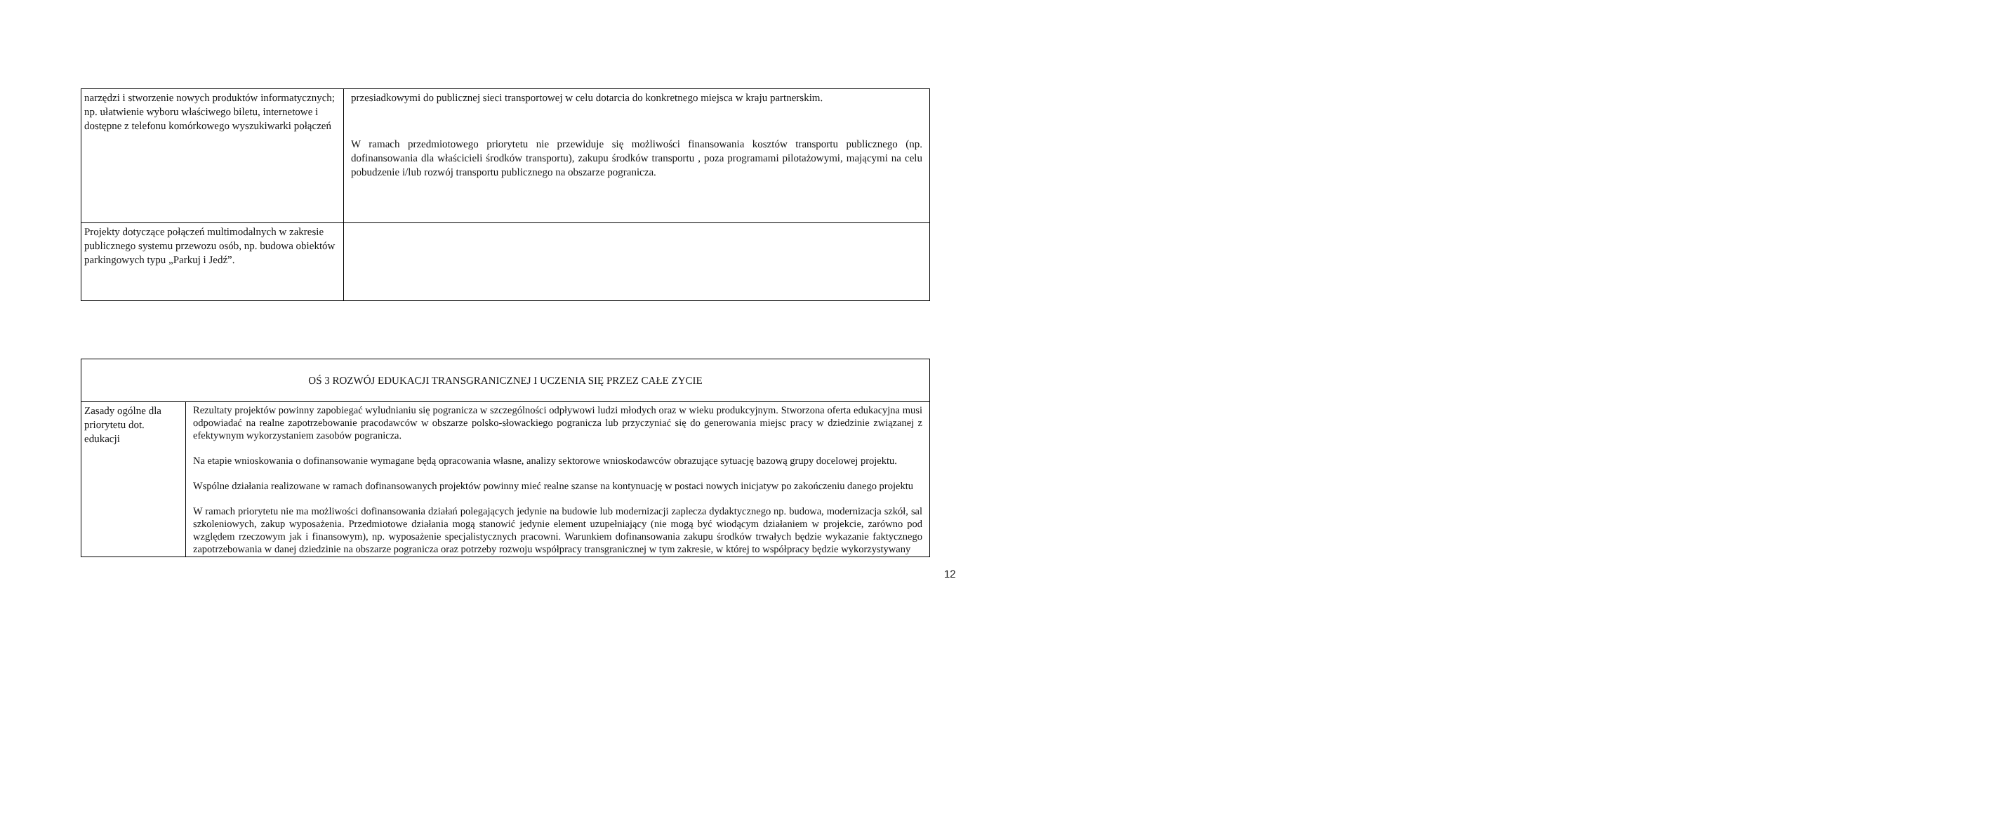| narzędzi i stworzenie nowych produktów informatycznych; np. ułatwienie wyboru właściwego biletu, internetowe i dostępne z telefonu komórkowego wyszukiwarki połączeń | przesiadkowymi do publicznej sieci transportowej w celu dotarcia do konkretnego miejsca w kraju partnerskim. W ramach przedmiotowego priorytetu nie przewiduje się możliwości finansowania kosztów transportu publicznego (np. dofinansowania dla właścicieli środków transportu), zakupu środków transportu , poza programami pilotażowymi, mającymi na celu pobudzenie i/lub rozwój transportu publicznego na obszarze pogranicza. |
| Projekty dotyczące połączeń multimodalnych w zakresie publicznego systemu przewozu osób, np. budowa obiektów parkingowych typu „Parkuj i Jedź”. | |
| OŚ 3 ROZWÓJ EDUKACJI TRANSGRANICZNEJ I UCZENIA SIĘ PRZEZ CAŁE ZYCIE | |
| Zasady ogólne dla priorytetu dot. edukacji | Rezultaty projektów powinny zapobiegać wyludnianiu się pogranicza w szczególności odpływowi ludzi młodych oraz w wieku produkcyjnym. Stworzona oferta edukacyjna musi odpowiadać na realne zapotrzebowanie pracodawców w obszarze polsko-słowackiego pogranicza lub przyczyniać się do generowania miejsc pracy w dziedzinie związanej z efektywnym wykorzystaniem zasobów pogranicza. Na etapie wnioskowania o dofinansowanie wymagane będą opracowania własne, analizy sektorowe wnioskodawców obrazujące sytuację bazową grupy docelowej projektu. Wspólne działania realizowane w ramach dofinansowanych projektów powinny mieć realne szanse na kontynuację w postaci nowych inicjatyw po zakończeniu danego projektu W ramach priorytetu nie ma możliwości dofinansowania działań polegających jedynie na budowie lub modernizacji zaplecza dydaktycznego np. budowa, modernizacja szkół, sal szkoleniowych, zakup wyposażenia. Przedmiotowe działania mogą stanowić jedynie element uzupełniający (nie mogą być wiodącym działaniem w projekcie, zarówno pod względem rzeczowym jak i finansowym), np. wyposażenie specjalistycznych pracowni. Warunkiem dofinansowania zakupu środków trwałych będzie wykazanie faktycznego zapotrzebowania w danej dziedzinie na obszarze pogranicza oraz potrzeby rozwoju współpracy transgranicznej w tym zakresie, w której to współpracy będzie wykorzystywany |
12